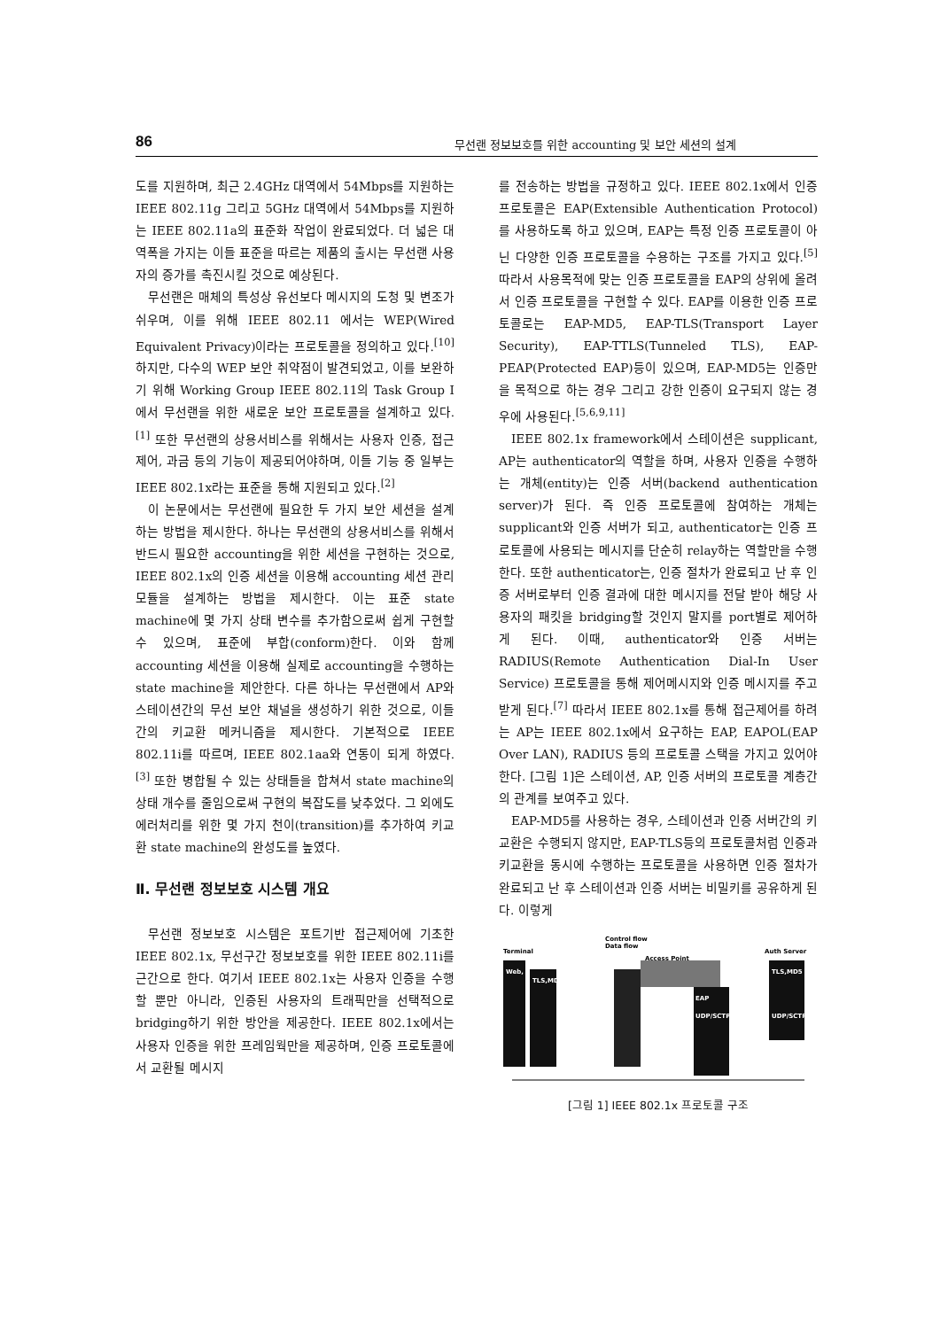86 무선랜 정보보호를 위한 accounting 및 보안 세션의 설계
도를 지원하며, 최근 2.4GHz 대역에서 54Mbps를 지원하는 IEEE 802.11g 그리고 5GHz 대역에서 54Mbps를 지원하는 IEEE 802.11a의 표준화 작업이 완료되었다. 더 넓은 대역폭을 가지는 이들 표준을 따르는 제품의 출시는 무선랜 사용자의 증가를 촉진시킬 것으로 예상된다.
무선랜은 매체의 특성상 유선보다 메시지의 도청 및 변조가 쉬우며, 이를 위해 IEEE 802.11 에서는 WEP(Wired Equivalent Privacy)이라는 프로토콜을 정의하고 있다.<sup>[10]</sup> 하지만, 다수의 WEP 보안 취약점이 발견되었고, 이를 보완하기 위해 Working Group IEEE 802.11의 Task Group I에서 무선랜을 위한 새로운 보안 프로토콜을 설계하고 있다.<sup>[1]</sup> 또한 무선랜의 상용서비스를 위해서는 사용자 인증, 접근제어, 과금 등의 기능이 제공되어야하며, 이들 기능 중 일부는 IEEE 802.1x라는 표준을 통해 지원되고 있다.<sup>[2]</sup>
이 논문에서는 무선랜에 필요한 두 가지 보안 세션을 설계하는 방법을 제시한다. 하나는 무선랜의 상용서비스를 위해서 반드시 필요한 accounting을 위한 세션을 구현하는 것으로, IEEE 802.1x의 인증 세션을 이용해 accounting 세션 관리 모듈을 설계하는 방법을 제시한다. 이는 표준 state machine에 몇 가지 상태 변수를 추가함으로써 쉽게 구현할 수 있으며, 표준에 부합(conform)한다. 이와 함께 accounting 세션을 이용해 실제로 accounting을 수행하는 state machine을 제안한다. 다른 하나는 무선랜에서 AP와 스테이션간의 무선 보안 채널을 생성하기 위한 것으로, 이들 간의 키교환 메커니즘을 제시한다. 기본적으로 IEEE 802.11i를 따르며, IEEE 802.1aa와 연동이 되게 하였다.<sup>[3]</sup> 또한 병합될 수 있는 상태들을 합쳐서 state machine의 상태 개수를 줄임으로써 구현의 복잡도를 낮추었다. 그 외에도 에러처리를 위한 몇 가지 천이(transition)를 추가하여 키교환 state machine의 완성도를 높였다.
Ⅱ. 무선랜 정보보호 시스템 개요
무선랜 정보보호 시스템은 포트기반 접근제어에 기초한 IEEE 802.1x, 무선구간 정보보호를 위한 IEEE 802.11i를 근간으로 한다. 여기서 IEEE 802.1x는 사용자 인증을 수행할 뿐만 아니라, 인증된 사용자의 트래픽만을 선택적으로 bridging하기 위한 방안을 제공한다. IEEE 802.1x에서는 사용자 인증을 위한 프레임웍만을 제공하며, 인증 프로토콜에서 교환될 메시지
를 전송하는 방법을 규정하고 있다. IEEE 802.1x에서 인증 프로토콜은 EAP(Extensible Authentication Protocol)를 사용하도록 하고 있으며, EAP는 특정 인증 프로토콜이 아닌 다양한 인증 프로토콜을 수용하는 구조를 가지고 있다.<sup>[5]</sup> 따라서 사용목적에 맞는 인증 프로토콜을 EAP의 상위에 올려서 인증 프로토콜을 구현할 수 있다. EAP를 이용한 인증 프로토콜로는 EAP-MD5, EAP-TLS(Transport Layer Security), EAP-TTLS(Tunneled TLS), EAP-PEAP(Protected EAP)등이 있으며, EAP-MD5는 인증만을 목적으로 하는 경우 그리고 강한 인증이 요구되지 않는 경우에 사용된다.<sup>[5,6,9,11]</sup>
IEEE 802.1x framework에서 스테이션은 supplicant, AP는 authenticator의 역할을 하며, 사용자 인증을 수행하는 개체(entity)는 인증 서버(backend authentication server)가 된다. 즉 인증 프로토콜에 참여하는 개체는 supplicant와 인증 서버가 되고, authenticator는 인증 프로토콜에 사용되는 메시지를 단순히 relay하는 역할만을 수행한다. 또한 authenticator는, 인증 절차가 완료되고 난 후 인증 서버로부터 인증 결과에 대한 메시지를 전달 받아 해당 사용자의 패킷을 bridging할 것인지 말지를 port별로 제어하게 된다. 이때, authenticator와 인증 서버는 RADIUS(Remote Authentication Dial-In User Service) 프로토콜을 통해 제어메시지와 인증 메시지를 주고받게 된다.<sup>[7]</sup> 따라서 IEEE 802.1x를 통해 접근제어를 하려는 AP는 IEEE 802.1x에서 요구하는 EAP, EAPOL(EAP Over LAN), RADIUS 등의 프로토콜 스택을 가지고 있어야한다. [그림 1]은 스테이션, AP, 인증 서버의 프로토콜 계층간의 관계를 보여주고 있다.
EAP-MD5를 사용하는 경우, 스테이션과 인증 서버간의 키교환은 수행되지 않지만, EAP-TLS등의 프로토콜처럼 인증과 키교환을 동시에 수행하는 프로토콜을 사용하면 인증 절차가 완료되고 난 후 스테이션과 인증 서버는 비밀키를 공유하게 된다. 이렇게
Control flow
Data flow
Terminal
Access Point
Auth Server
Web,
TLS,MD5
TLS,MD5
EAP
UDP/SCTP
UDP/SCTP
[그림 1] IEEE 802.1x 프로토콜 구조